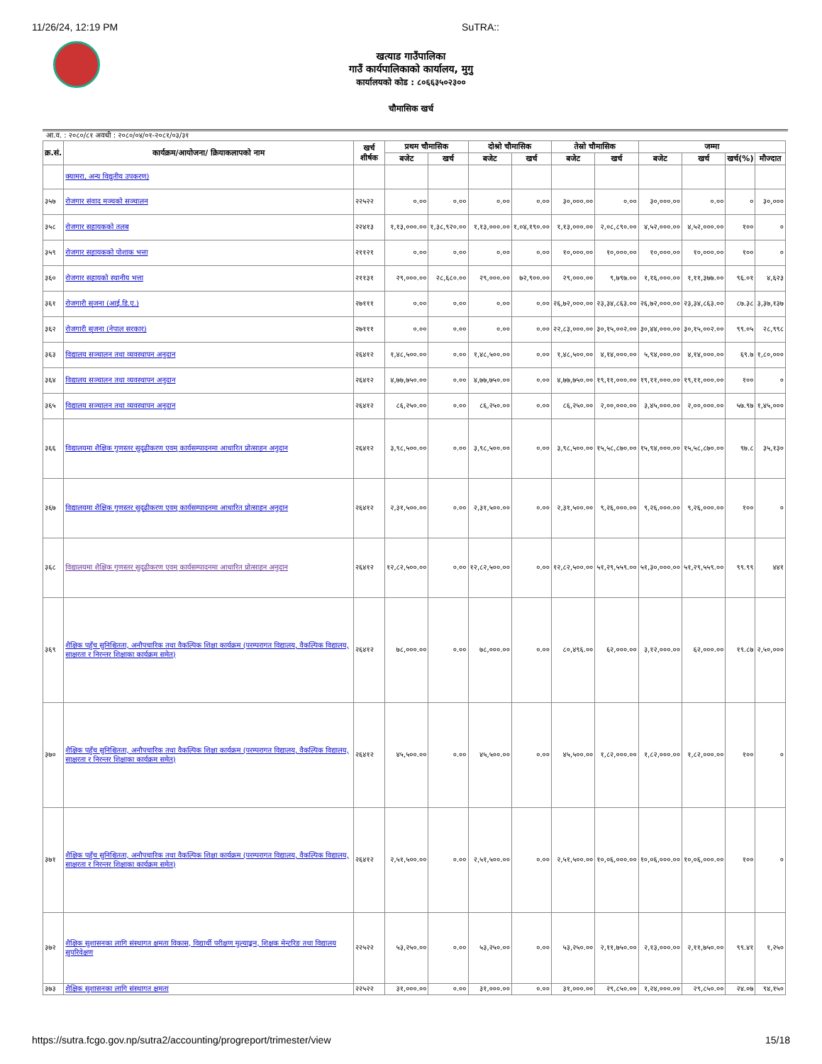11/26/24, 12:19 PM SuTRA::
खत्याड गाउँपालिका
गाउँ कार्यपालिकाको कार्यालय, मुगु
कार्यालयको कोड : ८०६६३५०२३००
चौमासिक खर्च
आ.व. : २०८०/८१ अवधी : २०८०/०४/०१-२०८१/०३/३१
| क्र.सं. | कार्यक्रम/आयोजना/ क्रियाकलापको नाम | खर्च शीर्षक | प्रथम चौमासिक | | दोश्रो चौमासिक | | तेस्रो चौमासिक | | जम्मा | | | |
| --- | --- | --- | --- | --- | --- | --- | --- | --- | --- | --- | --- | --- |
| | | | बजेट | खर्च | बजेट | खर्च | बजेट | खर्च | बजेट | खर्च | खर्च(%) | मौज्दात |
| | क्यामरा, अन्य विद्युतीय उपकरण) | | | | | | | | | | | |
| ३५७ | रोजगार संवाद मञ्चको सञ्चालन | २२५२२ | ०.०० | ०.०० | ०.०० | ०.०० | ३०,०००.०० | ०.०० | ३०,०००.०० | ०.०० | ० | ३०,००० |
| ३५८ | रोजगार सहायकको तलब | २२४१३ | १,१३,०००.०० | १,३८,९२०.०० | १,१३,०००.०० | १,०४,१९०.०० | १,१३,०००.०० | २,०८,८९०.०० | ४,५२,०००.०० | ४,५२,०००.०० | १०० | ० |
| ३५९ | रोजगार सहायकको पोशाक भत्ता | २११२१ | ०.०० | ०.०० | ०.०० | ०.०० | १०,०००.०० | १०,०००.०० | १०,०००.०० | १०,०००.०० | १०० | ० |
| ३६० | रोजगार सहायको स्थानीय भत्ता | २११३१ | २९,०००.०० | २८,६८०.०० | २९,०००.०० | ७२,९००.०० | २९,०००.०० | ९,७९७.०० | १,१६,०००.०० | १,११,३७७.०० | ९६.०१ | ४,६२३ |
| ३६१ | रोजगारी सृजना (आई.डि.ए.) | २७१११ | ०.०० | ०.०० | ०.०० | ०.०० | २६,७२,०००.०० | २३,३४,८६३.०० | २६,७२,०००.०० | २३,३४,८६३.०० | ८७.३८ | ३,३७,१३७ |
| ३६२ | रोजगारी सृजना (नेपाल सरकार) | २७१११ | ०.०० | ०.०० | ०.०० | ०.०० | २२,८३,०००.०० | ३०,१५,००२.०० | ३०,४४,०००.०० | ३०,१५,००२.०० | ९९.०५ | २८,९९८ |
| ३६३ | विद्यालय सञ्चालन तथा व्यवस्थापन अनुदान | २६४१२ | १,४८,५००.०० | ०.०० | १,४८,५००.०० | ०.०० | १,४८,५००.०० | ४,१४,०००.०० | ५,९४,०००.०० | ४,१४,०००.०० | ६९.७ | १,८०,००० |
| ३६४ | विद्यालय सञ्चालन तथा व्यवस्थापन अनुदान | २६४१२ | ४,७७,७५०.०० | ०.०० | ४,७७,७५०.०० | ०.०० | ४,७७,७५०.०० | १९,११,०००.०० | १९,११,०००.०० | १९,११,०००.०० | १०० | ० |
| ३६५ | विद्यालय सञ्चालन तथा व्यवस्थापन अनुदान | २६४१२ | ८६,२५०.०० | ०.०० | ८६,२५०.०० | ०.०० | ८६,२५०.०० | २,००,०००.०० | ३,४५,०००.०० | २,००,०००.०० | ५७.९७ | १,४५,००० |
| ३६६ | विद्यालयमा शैक्षिक गुणस्तर सुदृढीकरण एवम् कार्यसम्पादनमा आधारित प्रोत्साहन अनुदान | २६४१२ | ३,९८,५००.०० | ०.०० | ३,९८,५००.०० | ०.०० | ३,९८,५००.०० | १५,५८,८७०.०० | १५,९४,०००.०० | १५,५८,८७०.०० | ९७.८ | ३५,१३० |
| ३६७ | विद्यालयमा शैक्षिक गुणस्तर सुदृढीकरण एवम् कार्यसम्पादनमा आधारित प्रोत्साहन अनुदान | २६४१२ | २,३१,५००.०० | ०.०० | २,३१,५००.०० | ०.०० | २,३१,५००.०० | ९,२६,०००.०० | ९,२६,०००.०० | ९,२६,०००.०० | १०० | ० |
| ३६८ | विद्यालयमा शैक्षिक गुणस्तर सुदृढीकरण एवम् कार्यसम्पादनमा आधारित प्रोत्साहन अनुदान | २६४१२ | १२,८२,५००.०० | ०.०० | १२,८२,५००.०० | ०.०० | १२,८२,५००.०० | ५१,२९,५५९.०० | ५१,३०,०००.०० | ५१,२९,५५९.०० | ९९.९९ | ४४१ |
| ३६९ | शैक्षिक पहुँच सुनिश्चितता, अनौपचारिक तथा वैकल्पिक शिक्षा कार्यक्रम (परम्परागत विद्यालय, वैकल्पिक विद्यालय, साक्षरता र निरन्तर शिक्षाका कार्यक्रम समेत) | २६४१२ | ७८,०००.०० | ०.०० | ७८,०००.०० | ०.०० | ८०,४९६.०० | ६२,०००.०० | ३,१२,०००.०० | ६२,०००.०० | १९.८७ | २,५०,००० |
| ३७० | शैक्षिक पहुँच सुनिश्चितता, अनौपचारिक तथा वैकल्पिक शिक्षा कार्यक्रम (परम्परागत विद्यालय, वैकल्पिक विद्यालय, साक्षरता र निरन्तर शिक्षाका कार्यक्रम समेत) | २६४१२ | ४५,५००.०० | ०.०० | ४५,५००.०० | ०.०० | ४५,५००.०० | १,८२,०००.०० | १,८२,०००.०० | १,८२,०००.०० | १०० | ० |
| ३७१ | शैक्षिक पहुँच सुनिश्चितता, अनौपचारिक तथा वैकल्पिक शिक्षा कार्यक्रम (परम्परागत विद्यालय, वैकल्पिक विद्यालय, साक्षरता र निरन्तर शिक्षाका कार्यक्रम समेत) | २६४१२ | २,५१,५००.०० | ०.०० | २,५१,५००.०० | ०.०० | २,५१,५००.०० | १०,०६,०००.०० | १०,०६,०००.०० | १०,०६,०००.०० | १०० | ० |
| ३७२ | शैक्षिक सुशासनका लागि संस्थागत क्षमता विकास, विद्यार्थी परीक्षण मुल्याङ्कन, शिक्षक मेन्टरिङ तथा विद्यालय सुपरिवेक्षण | २२५२२ | ५३,२५०.०० | ०.०० | ५३,२५०.०० | ०.०० | ५३,२५०.०० | २,११,७५०.०० | २,१३,०००.०० | २,११,७५०.०० | ९९.४१ | १,२५० |
| ३७३ | शैक्षिक सुशासनका लागि संस्थागत क्षमता | २२५२२ | ३१,०००.०० | ०.०० | ३१,०००.०० | ०.०० | ३१,०००.०० | २९,८५०.०० | १,२४,०००.०० | २९,८५०.०० | २४.०७ | ९४,१५० |
https://sutra.fcgo.gov.np/sutra2/accounting/progreport/trimester/view 15/18